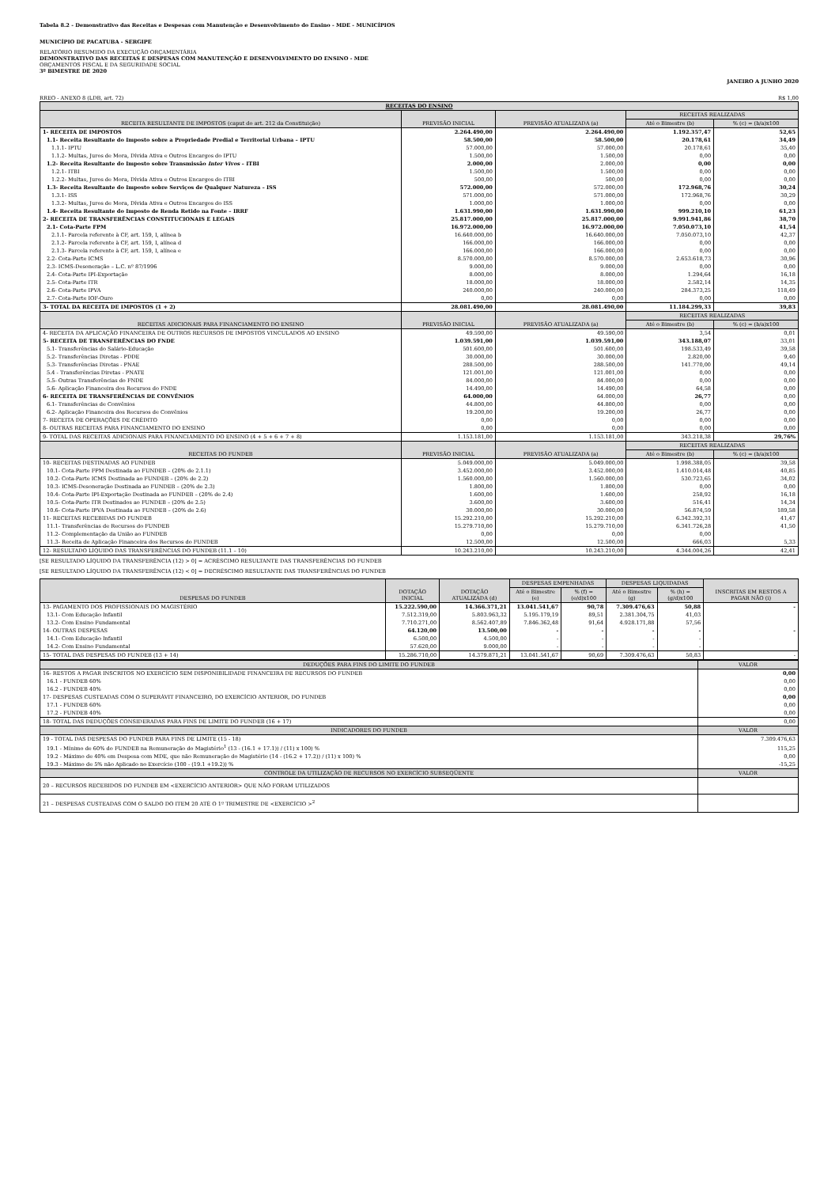Tabela 8.2 - Demonstrativo das Receitas e Despesas com Manutenção e Desenvolvimento do Ensino - MDE - MUNICÍPIOS
MUNICÍPIO DE PACATUBA - SERGIPE
RELATÓRIO RESUMIDO DA EXECUÇÃO ORÇAMENTÁRIA
DEMONSTRATIVO DAS RECEITAS E DESPESAS COM MANUTENÇÃO E DESENVOLVIMENTO DO ENSINO - MDE
ORÇAMENTOS FISCAL E DA SEGURIDADE SOCIAL
3º BIMESTRE DE 2020
JANEIRO A JUNHO 2020
RREO - ANEXO 8 (LDB, art. 72) R$ 1,00
| RECEITAS DO ENSINO | | | | |
| RECEITA RESULTANTE DE IMPOSTOS (caput do art. 212 da Constituição) | PREVISÃO INICIAL | PREVISÃO ATUALIZADA (a) | RECEITAS REALIZADAS | |
| | | | Até o Bimestre (b) | % (c) = (b/a)x100 |
| 1- RECEITA DE IMPOSTOS | 2.264.490,00 | 2.264.490,00 | 1.192.357,47 | 52,65 |
| 1.1- Receita Resultante do Imposto sobre a Propriedade Predial e Territorial Urbana – IPTU | 58.500,00 | 58.500,00 | 20.178,61 | 34,49 |
| 1.1.1- IPTU | 57.000,00 | 57.000,00 | 20.178,61 | 35,40 |
| 1.1.2- Multas, Juros de Mora, Dívida Ativa e Outros Encargos do IPTU | 1.500,00 | 1.500,00 | 0,00 | 0,00 |
| 1.2- Receita Resultante do Imposto sobre Transmissão Inter Vivos – ITBI | 2.000,00 | 2.000,00 | 0,00 | 0,00 |
| 1.2.1- ITBI | 1.500,00 | 1.500,00 | 0,00 | 0,00 |
| 1.2.2- Multas, Juros de Mora, Dívida Ativa e Outros Encargos do ITBI | 500,00 | 500,00 | 0,00 | 0,00 |
| 1.3- Receita Resultante do Imposto sobre Serviços de Qualquer Natureza – ISS | 572.000,00 | 572.000,00 | 172.968,76 | 30,24 |
| 1.3.1- ISS | 571.000,00 | 571.000,00 | 172.968,76 | 30,29 |
| 1.3.2- Multas, Juros de Mora, Dívida Ativa e Outros Encargos do ISS | 1.000,00 | 1.000,00 | 0,00 | 0,00 |
| 1.4- Receita Resultante do Imposto de Renda Retido na Fonte – IRRF | 1.631.990,00 | 1.631.990,00 | 999.210,10 | 61,23 |
| 2- RECEITA DE TRANSFERÊNCIAS CONSTITUCIONAIS E LEGAIS | 25.817.000,00 | 25.817.000,00 | 9.991.941,86 | 38,70 |
| 2.1- Cota-Parte FPM | 16.972.000,00 | 16.972.000,00 | 7.050.073,10 | 41,54 |
| 2.1.1- Parcela referente à CF, art. 159, I, alínea b | 16.640.000,00 | 16.640.000,00 | 7.050.073,10 | 42,37 |
| 2.1.2- Parcela referente à CF, art. 159, I, alínea d | 166.000,00 | 166.000,00 | 0,00 | 0,00 |
| 2.1.3- Parcela referente à CF, art. 159, I, alínea e | 166.000,00 | 166.000,00 | 0,00 | 0,00 |
| 2.2- Cota-Parte ICMS | 8.570.000,00 | 8.570.000,00 | 2.653.618,73 | 30,96 |
| 2.3- ICMS-Desoneração – L.C. nº 87/1996 | 9.000,00 | 9.000,00 | 0,00 | 0,00 |
| 2.4- Cota-Parte IPI-Exportação | 8.000,00 | 8.000,00 | 1.294,64 | 16,18 |
| 2.5- Cota-Parte ITR | 18.000,00 | 18.000,00 | 2.582,14 | 14,35 |
| 2.6- Cota-Parte IPVA | 240.000,00 | 240.000,00 | 284.373,25 | 118,49 |
| 2.7- Cota-Parte IOF-Ouro | 0,00 | 0,00 | 0,00 | 0,00 |
| 3- TOTAL DA RECEITA DE IMPOSTOS (1 + 2) | 28.081.490,00 | 28.081.490,00 | 11.184.299,33 | 39,83 |
| RECEITAS ADICIONAIS PARA FINANCIAMENTO DO ENSINO | PREVISÃO INICIAL | PREVISÃO ATUALIZADA (a) | RECEITAS REALIZADAS | |
| | | | Até o Bimestre (b) | % (c) = (b/a)x100 |
| 4- RECEITA DA APLICAÇÃO FINANCEIRA DE OUTROS RECURSOS DE IMPOSTOS VINCULADOS AO ENSINO | 49.590,00 | 49.590,00 | 3,54 | 0,01 |
| 5- RECEITA DE TRANSFERÊNCIAS DO FNDE | 1.039.591,00 | 1.039.591,00 | 343.188,07 | 33,01 |
| 5.1- Transferências do Salário-Educação | 501.600,00 | 501.600,00 | 198.533,49 | 39,58 |
| 5.2- Transferências Diretas - PDDE | 30.000,00 | 30.000,00 | 2.820,00 | 9,40 |
| 5.3- Transferências Diretas - PNAE | 288.500,00 | 288.500,00 | 141.770,00 | 49,14 |
| 5.4 - Transferências Diretas - PNATE | 121.001,00 | 121.001,00 | 0,00 | 0,00 |
| 5.5- Outras Transferências do FNDE | 84.000,00 | 84.000,00 | 0,00 | 0,00 |
| 5.6- Aplicação Financeira dos Recursos do FNDE | 14.490,00 | 14.490,00 | 64,58 | 0,00 |
| 6- RECEITA DE TRANSFERÊNCIAS DE CONVÊNIOS | 64.000,00 | 64.000,00 | 26,77 | 0,00 |
| 6.1- Transferências de Convênios | 44.800,00 | 44.800,00 | 0,00 | 0,00 |
| 6.2- Aplicação Financeira dos Recursos de Convênios | 19.200,00 | 19.200,00 | 26,77 | 0,00 |
| 7- RECEITA DE OPERAÇÕES DE CRÉDITO | 0,00 | 0,00 | 0,00 | 0,00 |
| 8- OUTRAS RECEITAS PARA FINANCIAMENTO DO ENSINO | 0,00 | 0,00 | 0,00 | 0,00 |
| 9- TOTAL DAS RECEITAS ADICIONAIS PARA FINANCIAMENTO DO ENSINO (4 + 5 + 6 + 7 + 8) | 1.153.181,00 | 1.153.181,00 | 343.218,38 | 29,76% |
| RECEITAS DO FUNDEB | PREVISÃO INICIAL | PREVISÃO ATUALIZADA (a) | RECEITAS REALIZADAS | |
| | | | Até o Bimestre (b) | % (c) = (b/a)x100 |
| 10- RECEITAS DESTINADAS AO FUNDEB | 5.049.000,00 | 5.049.000,00 | 1.998.388,05 | 39,58 |
| 10.1- Cota-Parte FPM Destinada ao FUNDEB – (20% de 2.1.1) | 3.452.000,00 | 3.452.000,00 | 1.410.014,48 | 40,85 |
| 10.2- Cota-Parte ICMS Destinada ao FUNDEB – (20% de 2.2) | 1.560.000,00 | 1.560.000,00 | 530.723,65 | 34,02 |
| 10.3- ICMS-Desoneração Destinada ao FUNDEB – (20% de 2.3) | 1.800,00 | 1.800,00 | 0,00 | 0,00 |
| 10.4- Cota-Parte IPI-Exportação Destinada ao FUNDEB – (20% de 2.4) | 1.600,00 | 1.600,00 | 258,92 | 16,18 |
| 10.5- Cota-Parte ITR Destinados ao FUNDEB – (20% de 2.5) | 3.600,00 | 3.600,00 | 516,41 | 14,34 |
| 10.6- Cota-Parte IPVA Destinada ao FUNDEB – (20% de 2.6) | 30.000,00 | 30.000,00 | 56.874,59 | 189,58 |
| 11- RECEITAS RECEBIDAS DO FUNDEB | 15.292.210,00 | 15.292.210,00 | 6.342.392,31 | 41,47 |
| 11.1- Transferências de Recursos do FUNDEB | 15.279.710,00 | 15.279.710,00 | 6.341.726,28 | 41,50 |
| 11.2- Complementação da União ao FUNDEB | 0,00 | 0,00 | 0,00 | |
| 11.3- Receita de Aplicação Financeira dos Recursos do FUNDEB | 12.500,00 | 12.500,00 | 666,03 | 5,33 |
| 12- RESULTADO LÍQUIDO DAS TRANSFERÊNCIAS DO FUNDEB (11.1 – 10) | 10.243.210,00 | 10.243.210,00 | 4.344.004,26 | 42,41 |
[SE RESULTADO LÍQUIDO DA TRANSFERÊNCIA (12) > 0] = ACRÉSCIMO RESULTANTE DAS TRANSFERÊNCIAS DO FUNDEB
[SE RESULTADO LÍQUIDO DA TRANSFERÊNCIA (12) < 0] = DECRÉSCIMO RESULTANTE DAS TRANSFERÊNCIAS DO FUNDEB
| DESPESAS DO FUNDEB | DOTAÇÃO INICIAL | DOTAÇÃO ATUALIZADA (d) | DESPESAS EMPENHADAS | | DESPESAS LIQUIDADAS | | INSCRITAS EM RESTOS A PAGAR NÃO (i) |
| | | | Até o Bimestre (e) | % (f) = (e/d)x100 | Até o Bimestre (g) | % (h) = (g/d)x100 | |
| 13- PAGAMENTO DOS PROFISSIONAIS DO MAGISTÉRIO | 15.222.590,00 | 14.366.371,21 | 13.041.541,67 | 90,78 | 7.309.476,63 | 50,88 | - |
| 13.1- Com Educação Infantil | 7.512.319,00 | 5.803.963,32 | 5.195.179,19 | 89,51 | 2.381.304,75 | 41,03 | |
| 13.2- Com Ensino Fundamental | 7.710.271,00 | 8.562.407,89 | 7.846.362,48 | 91,64 | 4.928.171,88 | 57,56 | |
| 14- OUTRAS DESPESAS | 64.120,00 | 13.500,00 | - | - | - | - | - |
| 14.1- Com Educação Infantil | 6.500,00 | 4.500,00 | - | - | - | - | |
| 14.2- Com Ensino Fundamental | 57.620,00 | 9.000,00 | - | - | - | - | |
| 15- TOTAL DAS DESPESAS DO FUNDEB (13 + 14) | 15.286.710,00 | 14.379.871,21 | 13.041.541,67 | 90,69 | 7.309.476,63 | 50,83 | - |
| DEDUÇÕES PARA FINS DO LIMITE DO FUNDEB | VALOR |
| 16- RESTOS A PAGAR INSCRITOS NO EXERCÍCIO SEM DISPONIBILIDADE FINANCEIRA DE RECURSOS DO FUNDEB | 0,00 |
| 16.1 - FUNDEB 60% | 0,00 |
| 16.2 - FUNDEB 40% | 0,00 |
| 17- DESPESAS CUSTEADAS COM O SUPERÁVIT FINANCEIRO, DO EXERCÍCIO ANTERIOR, DO FUNDEB | 0,00 |
| 17.1 - FUNDEB 60% | 0,00 |
| 17.2 - FUNDEB 40% | 0,00 |
| 18- TOTAL DAS DEDUÇÕES CONSIDERADAS PARA FINS DE LIMITE DO FUNDEB (16 + 17) | 0,00 |
| INDICADORES DO FUNDEB | VALOR |
| 19 - TOTAL DAS DESPESAS DO FUNDEB PARA FINS DE LIMITE (15 - 18) | 7.309.476,63 |
| 19.1 - Mínimo de 60% do FUNDEB na Remuneração do Magistério<sup>1</sup> (13 - (16.1 + 17.1)) / (11) x 100) % | 115,25 |
| 19.2 - Máximo de 40% em Despesa com MDE, que não Remuneração do Magistério (14 - (16.2 + 17.2)) / (11) x 100) % | 0,00 |
| 19.3 - Máximo de 5% não Aplicado no Exercício (100 - (19.1 +19.2)) % | -15,25 |
| CONTROLE DA UTILIZAÇÃO DE RECURSOS NO EXERCÍCIO SUBSEQÜENTE | VALOR |
| 20 – RECURSOS RECEBIDOS DO FUNDEB EM <EXERCÍCIO ANTERIOR> QUE NÃO FORAM UTILIZADOS | |
| 21 – DESPESAS CUSTEADAS COM O SALDO DO ITEM 20 ATÉ O 1º TRIMESTRE DE <EXERCÍCIO ><sup>2</sup> | |